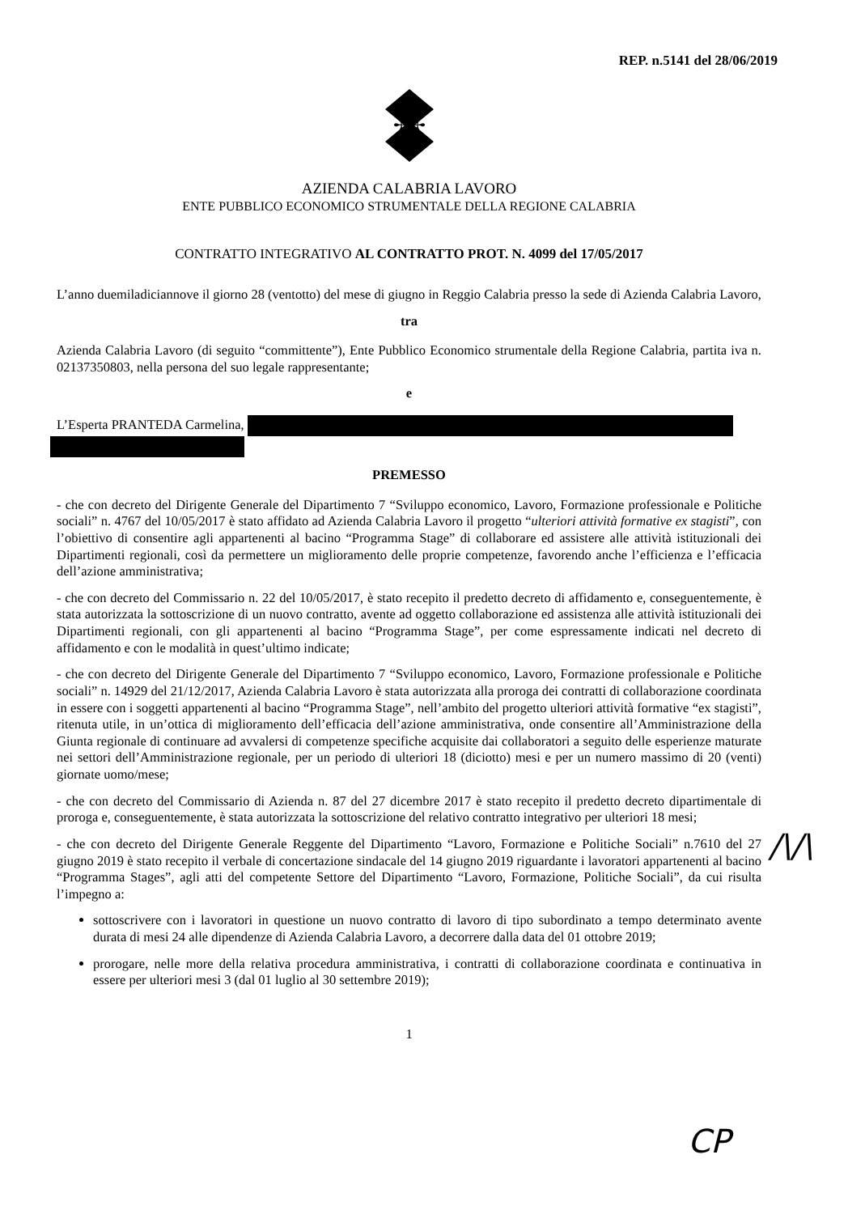REP. n.5141 del 28/06/2019
✢✢
AZIENDA CALABRIA LAVORO
ENTE PUBBLICO ECONOMICO STRUMENTALE DELLA REGIONE CALABRIA
CONTRATTO INTEGRATIVO AL CONTRATTO PROT. N. 4099 del 17/05/2017
L’anno duemiladiciannove il giorno 28 (ventotto) del mese di giugno in Reggio Calabria presso la sede di Azienda Calabria Lavoro,
tra
Azienda Calabria Lavoro (di seguito “committente”), Ente Pubblico Economico strumentale della Regione Calabria, partita iva n. 02137350803, nella persona del suo legale rappresentante;
e
L’Esperta PRANTEDA Carmelina,
PREMESSO
- che con decreto del Dirigente Generale del Dipartimento 7 “Sviluppo economico, Lavoro, Formazione professionale e Politiche sociali” n. 4767 del 10/05/2017 è stato affidato ad Azienda Calabria Lavoro il progetto “ulteriori attività formative ex stagisti”, con l’obiettivo di consentire agli appartenenti al bacino “Programma Stage” di collaborare ed assistere alle attività istituzionali dei Dipartimenti regionali, così da permettere un miglioramento delle proprie competenze, favorendo anche l’efficienza e l’efficacia dell’azione amministrativa;
- che con decreto del Commissario n. 22 del 10/05/2017, è stato recepito il predetto decreto di affidamento e, conseguentemente, è stata autorizzata la sottoscrizione di un nuovo contratto, avente ad oggetto collaborazione ed assistenza alle attività istituzionali dei Dipartimenti regionali, con gli appartenenti al bacino “Programma Stage”, per come espressamente indicati nel decreto di affidamento e con le modalità in quest’ultimo indicate;
- che con decreto del Dirigente Generale del Dipartimento 7 “Sviluppo economico, Lavoro, Formazione professionale e Politiche sociali” n. 14929 del 21/12/2017, Azienda Calabria Lavoro è stata autorizzata alla proroga dei contratti di collaborazione coordinata in essere con i soggetti appartenenti al bacino “Programma Stage”, nell’ambito del progetto ulteriori attività formative “ex stagisti”, ritenuta utile, in un’ottica di miglioramento dell’efficacia dell’azione amministrativa, onde consentire all’Amministrazione della Giunta regionale di continuare ad avvalersi di competenze specifiche acquisite dai collaboratori a seguito delle esperienze maturate nei settori dell’Amministrazione regionale, per un periodo di ulteriori 18 (diciotto) mesi e per un numero massimo di 20 (venti) giornate uomo/mese;
- che con decreto del Commissario di Azienda n. 87 del 27 dicembre 2017 è stato recepito il predetto decreto dipartimentale di proroga e, conseguentemente, è stata autorizzata la sottoscrizione del relativo contratto integrativo per ulteriori 18 mesi;
- che con decreto del Dirigente Generale Reggente del Dipartimento “Lavoro, Formazione e Politiche Sociali” n.7610 del 27 giugno 2019 è stato recepito il verbale di concertazione sindacale del 14 giugno 2019 riguardante i lavoratori appartenenti al bacino “Programma Stages”, agli atti del competente Settore del Dipartimento “Lavoro, Formazione, Politiche Sociali”, da cui risulta l’impegno a:
sottoscrivere con i lavoratori in questione un nuovo contratto di lavoro di tipo subordinato a tempo determinato avente durata di mesi 24 alle dipendenze di Azienda Calabria Lavoro, a decorrere dalla data del 01 ottobre 2019;
prorogare, nelle more della relativa procedura amministrativa, i contratti di collaborazione coordinata e continuativa in essere per ulteriori mesi 3 (dal 01 luglio al 30 settembre 2019);
1
/\/\
CP